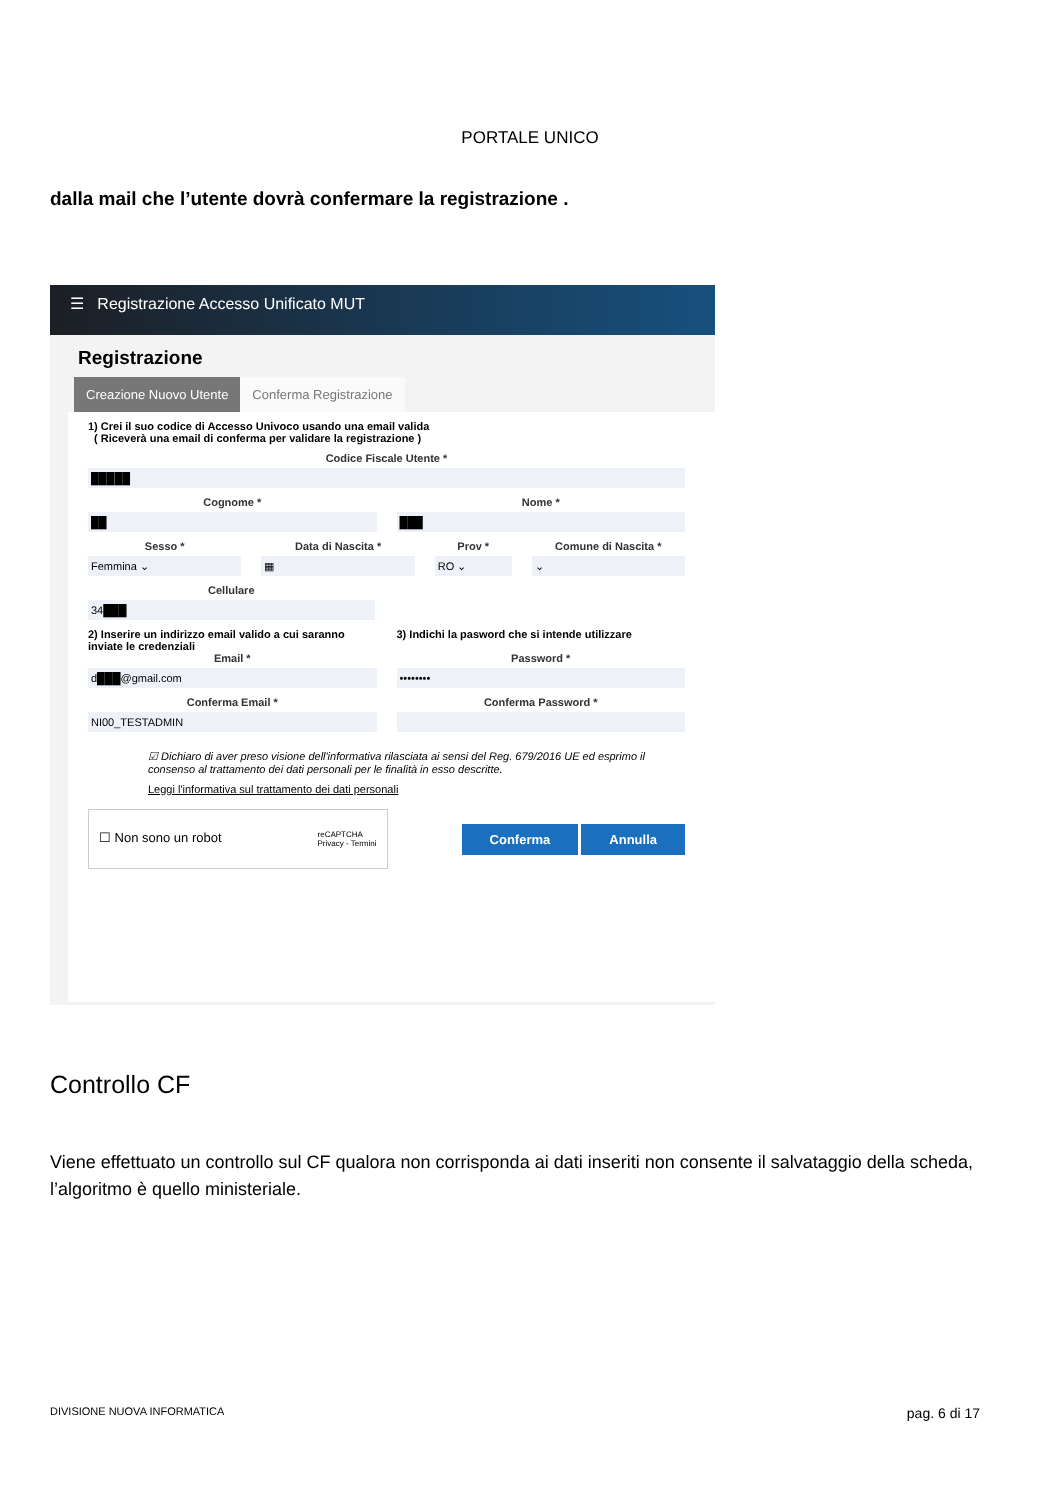PORTALE UNICO
dalla mail che l’utente dovrà confermare la registrazione .
☰ Registrazione Accesso Unificato MUT
Registrazione
Creazione Nuovo Utente Conferma Registrazione
1) Crei il suo codice di Accesso Univoco usando una email valida
( Riceverà una email di conferma per validare la registrazione )
Codice Fiscale Utente *
█████
Cognome *
██
Nome *
███
Sesso *
Femmina ⌄
Data di Nascita *
▦
Prov *
RO ⌄
Comune di Nascita *
⌄
Cellulare
34███
2) Inserire un indirizzo email valido a cui saranno inviate le credenziali
Email *
d███@gmail.com
Conferma Email *
NI00_TESTADMIN
3) Indichi la pasword che si intende utilizzare
Password *
••••••••
Conferma Password *
☑ Dichiaro di aver preso visione dell'informativa rilasciata ai sensi del Reg. 679/2016 UE ed esprimo il consenso al trattamento dei dati personali per le finalità in esso descritte.
Leggi l'informativa sul trattamento dei dati personali
☐ Non sono un robot reCAPTCHA
Privacy - Termini
Conferma Annulla
Controllo CF
Viene effettuato un controllo sul CF qualora non corrisponda ai dati inseriti non consente il salvataggio della scheda, l’algoritmo è quello ministeriale.
DIVISIONE NUOVA INFORMATICA pag. 6 di 17